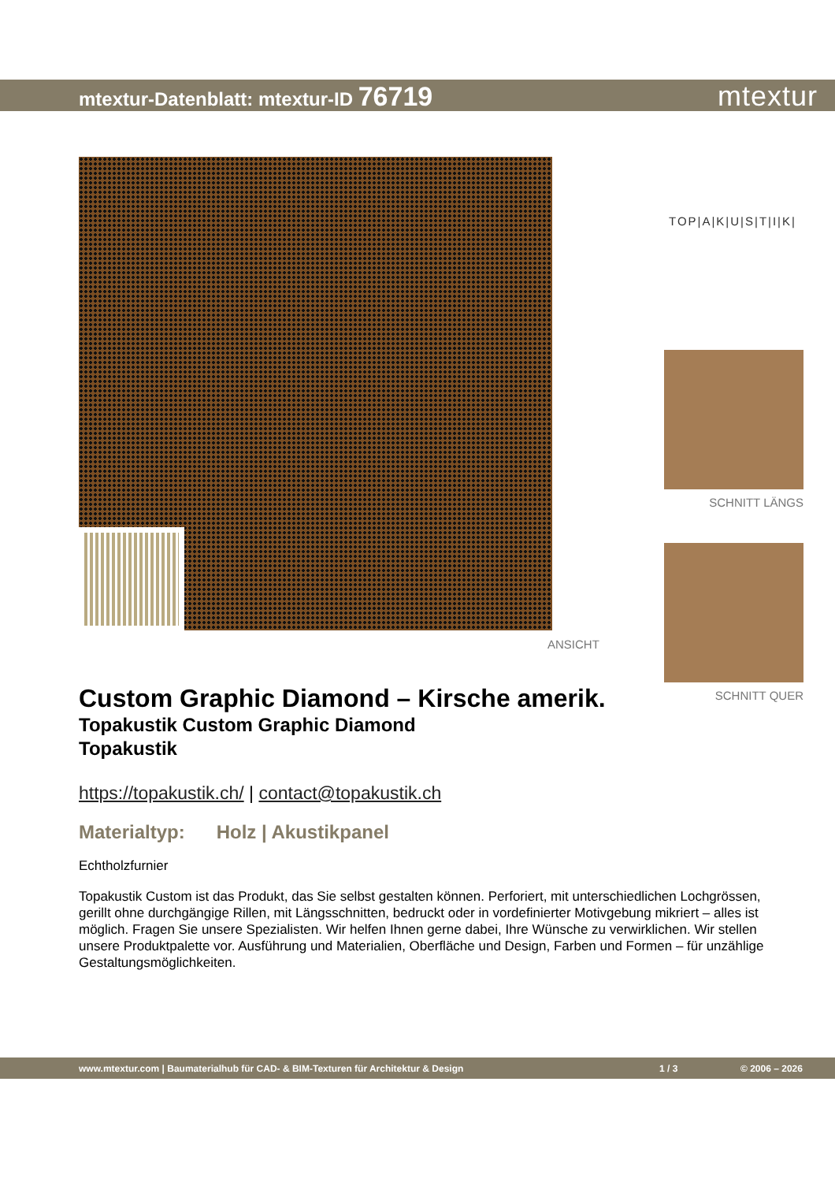mtextur-Datenblatt: mtextur-ID 76719
mtextur
TOP|A|K|U|S|T|I|K|
SCHNITT LÄNGS
SCHNITT QUER
ANSICHT
Custom Graphic Diamond – Kirsche amerik.
Topakustik Custom Graphic Diamond
Topakustik
https://topakustik.ch/ | contact@topakustik.ch
Materialtyp: Holz | Akustikpanel
Echtholzfurnier
Topakustik Custom ist das Produkt, das Sie selbst gestalten können. Perforiert, mit unterschiedlichen Lochgrössen, gerillt ohne durchgängige Rillen, mit Längsschnitten, bedruckt oder in vordefinierter Motivgebung mikriert – alles ist möglich. Fragen Sie unsere Spezialisten. Wir helfen Ihnen gerne dabei, Ihre Wünsche zu verwirklichen. Wir stellen unsere Produktpalette vor. Ausführung und Materialien, Oberfläche und Design, Farben und Formen – für unzählige Gestaltungsmöglichkeiten.
www.mtextur.com | Baumaterialhub für CAD- & BIM-Texturen für Architektur & Design 1 / 3 © 2006 – 2026